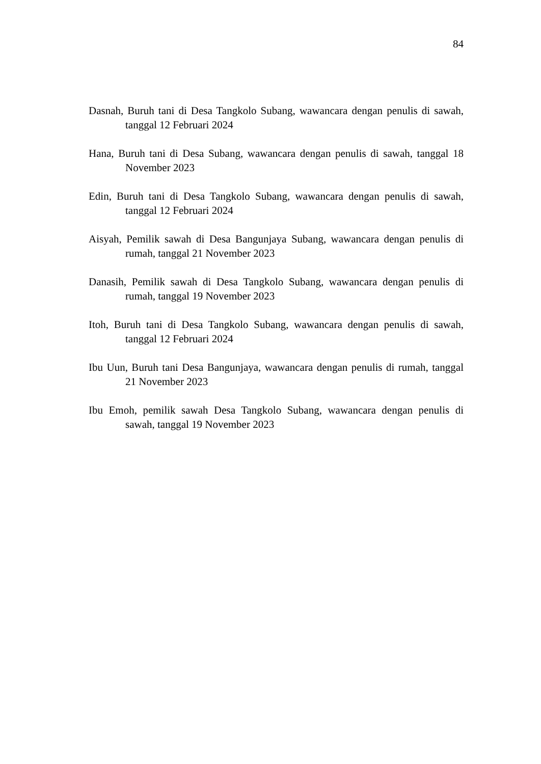84
Dasnah, Buruh tani di Desa Tangkolo Subang, wawancara dengan penulis di sawah, tanggal 12 Februari 2024
Hana, Buruh tani di Desa Subang, wawancara dengan penulis di sawah, tanggal 18 November 2023
Edin, Buruh tani di Desa Tangkolo Subang, wawancara dengan penulis di sawah, tanggal 12 Februari 2024
Aisyah, Pemilik sawah di Desa Bangunjaya Subang, wawancara dengan penulis di rumah, tanggal 21 November 2023
Danasih, Pemilik sawah di Desa Tangkolo Subang, wawancara dengan penulis di rumah, tanggal 19 November 2023
Itoh, Buruh tani di Desa Tangkolo Subang, wawancara dengan penulis di sawah, tanggal 12 Februari 2024
Ibu Uun, Buruh tani Desa Bangunjaya, wawancara dengan penulis di rumah, tanggal 21 November 2023
Ibu Emoh, pemilik sawah Desa Tangkolo Subang, wawancara dengan penulis di sawah, tanggal 19 November 2023